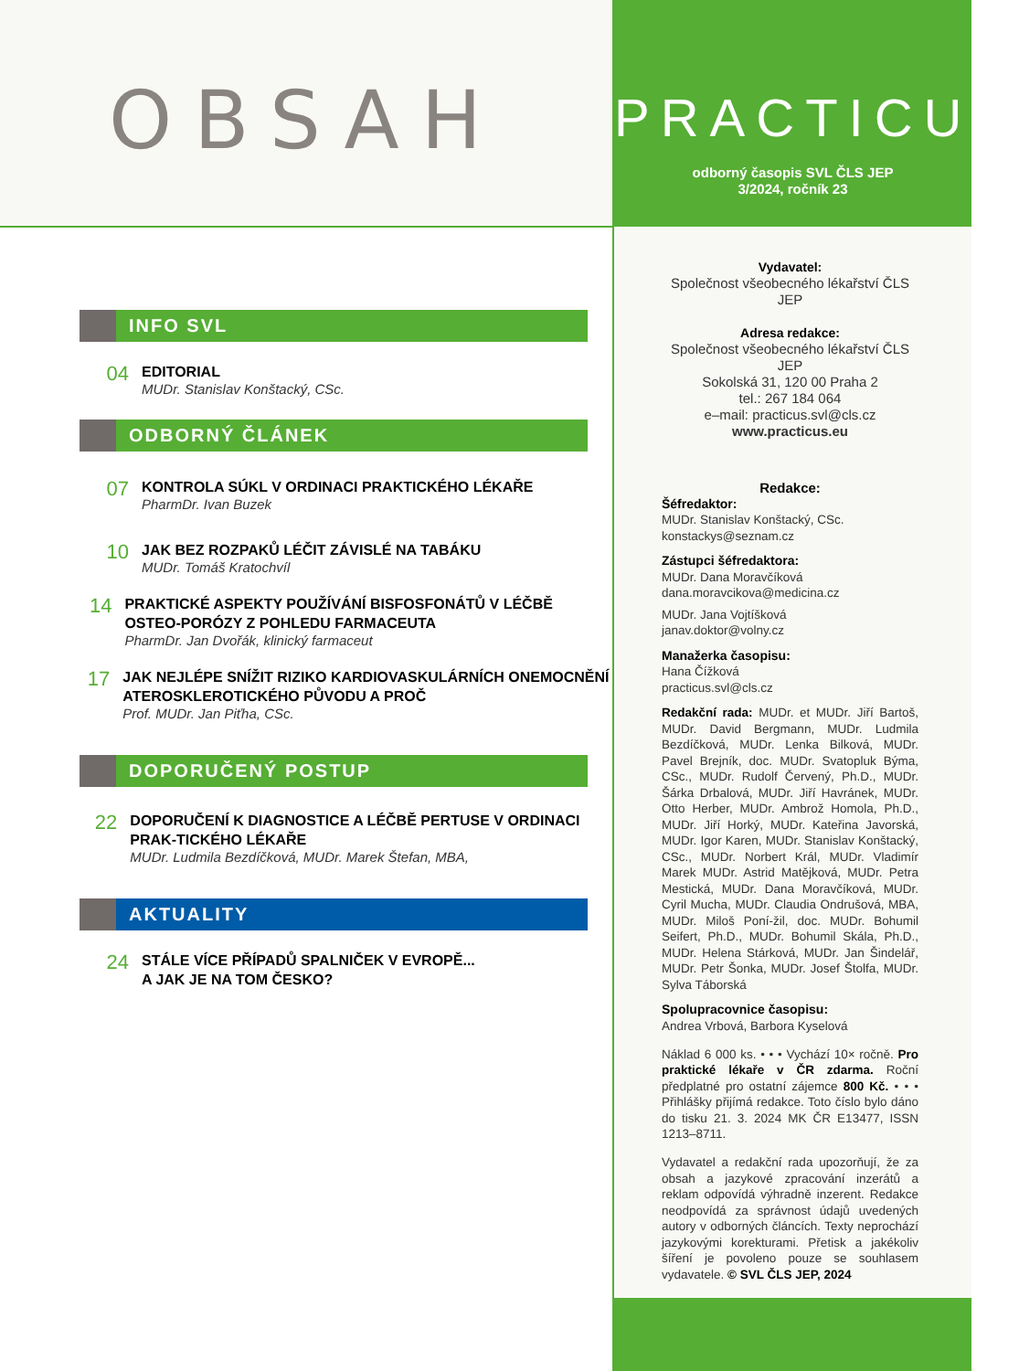OBSAH
INFO SVL
04
EDITORIAL
MUDr. Stanislav Konštacký, CSc.
ODBORNÝ ČLÁNEK
07
KONTROLA SÚKL V ORDINACI PRAKTICKÉHO LÉKAŘE
PharmDr. Ivan Buzek
10
JAK BEZ ROZPAKŮ LÉČIT ZÁVISLÉ NA TABÁKU
MUDr. Tomáš Kratochvíl
14
PRAKTICKÉ ASPEKTY POUŽÍVÁNÍ BISFOSFONÁTŮ V LÉČBĚ OSTEO-PORÓZY Z POHLEDU FARMACEUTA
PharmDr. Jan Dvořák, klinický farmaceut
17
JAK NEJLÉPE SNÍŽIT RIZIKO KARDIOVASKULÁRNÍCH ONEMOCNĚNÍ ATEROSKLEROTICKÉHO PŮVODU A PROČ
Prof. MUDr. Jan Piťha, CSc.
DOPORUČENÝ POSTUP
22
DOPORUČENÍ K DIAGNOSTICE A LÉČBĚ PERTUSE V ORDINACI PRAK-TICKÉHO LÉKAŘE
MUDr. Ludmila Bezdíčková, MUDr. Marek Štefan, MBA,
AKTUALITY
24
STÁLE VÍCE PŘÍPADŮ SPALNIČEK V EVROPĚ...
A JAK JE NA TOM ČESKO?
PRACTICUS
odborný časopis SVL ČLS JEP
3/2024, ročník 23
Vydavatel:
Společnost všeobecného lékařství ČLS JEP
Adresa redakce:
Společnost všeobecného lékařství ČLS JEP
Sokolská 31, 120 00 Praha 2
tel.: 267 184 064
e–mail: practicus.svl@cls.cz
www.practicus.eu
Redakce:
Šéfredaktor:
MUDr. Stanislav Konštacký, CSc.
konstackys@seznam.cz
Zástupci šéfredaktora:
MUDr. Dana Moravčíková
dana.moravcikova@medicina.cz
MUDr. Jana Vojtíšková
janav.doktor@volny.cz
Manažerka časopisu:
Hana Čížková
practicus.svl@cls.cz
Redakční rada: MUDr. et MUDr. Jiří Bartoš, MUDr. David Bergmann, MUDr. Ludmila Bezdíčková, MUDr. Lenka Bilková, MUDr. Pavel Brejník, doc. MUDr. Svatopluk Býma, CSc., MUDr. Rudolf Červený, Ph.D., MUDr. Šárka Drbalová, MUDr. Jiří Havránek, MUDr. Otto Herber, MUDr. Ambrož Homola, Ph.D., MUDr. Jiří Horký, MUDr. Kateřina Javorská, MUDr. Igor Karen, MUDr. Stanislav Konštacký, CSc., MUDr. Norbert Král, MUDr. Vladimír Marek MUDr. Astrid Matějková, MUDr. Petra Mestická, MUDr. Dana Moravčíková, MUDr. Cyril Mucha, MUDr. Claudia Ondrušová, MBA, MUDr. Miloš Poní-žil, doc. MUDr. Bohumil Seifert, Ph.D., MUDr. Bohumil Skála, Ph.D., MUDr. Helena Stárková, MUDr. Jan Šindelář, MUDr. Petr Šonka, MUDr. Josef Štolfa, MUDr. Sylva Táborská
Spolupracovnice časopisu:
Andrea Vrbová, Barbora Kyselová
Náklad 6 000 ks. • • • Vychází 10× ročně. Pro praktické lékaře v ČR zdarma. Roční předplatné pro ostatní zájemce 800 Kč. • • • Přihlášky přijímá redakce. Toto číslo bylo dáno do tisku 21. 3. 2024 MK ČR E13477, ISSN 1213–8711.
Vydavatel a redakční rada upozorňují, že za obsah a jazykové zpracování inzerátů a reklam odpovídá výhradně inzerent. Redakce neodpovídá za správnost údajů uvedených autory v odborných článcích. Texty neprochází jazykovými korekturami. Přetisk a jakékoliv šíření je povoleno pouze se souhlasem vydavatele. © SVL ČLS JEP, 2024